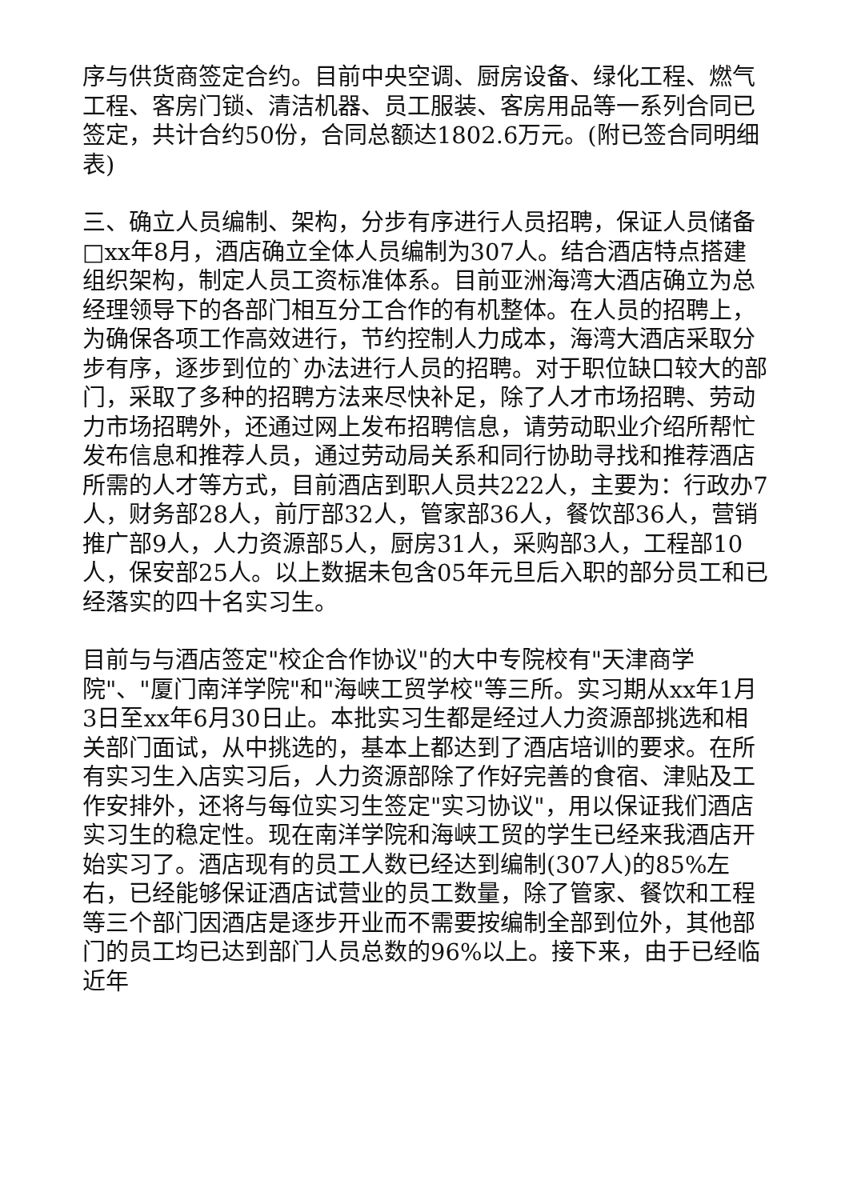序与供货商签定合约。目前中央空调、厨房设备、绿化工程、燃气工程、客房门锁、清洁机器、员工服装、客房用品等一系列合同已签定，共计合约50份，合同总额达1802.6万元。(附已签合同明细表)
三、确立人员编制、架构，分步有序进行人员招聘，保证人员储备□xx年8月，酒店确立全体人员编制为307人。结合酒店特点搭建组织架构，制定人员工资标准体系。目前亚洲海湾大酒店确立为总经理领导下的各部门相互分工合作的有机整体。在人员的招聘上，为确保各项工作高效进行，节约控制人力成本，海湾大酒店采取分步有序，逐步到位的`办法进行人员的招聘。对于职位缺口较大的部门，采取了多种的招聘方法来尽快补足，除了人才市场招聘、劳动力市场招聘外，还通过网上发布招聘信息，请劳动职业介绍所帮忙发布信息和推荐人员，通过劳动局关系和同行协助寻找和推荐酒店所需的人才等方式，目前酒店到职人员共222人，主要为：行政办7人，财务部28人，前厅部32人，管家部36人，餐饮部36人，营销推广部9人，人力资源部5人，厨房31人，采购部3人，工程部10人，保安部25人。以上数据未包含05年元旦后入职的部分员工和已经落实的四十名实习生。
目前与与酒店签定"校企合作协议"的大中专院校有"天津商学院"、"厦门南洋学院"和"海峡工贸学校"等三所。实习期从xx年1月3日至xx年6月30日止。本批实习生都是经过人力资源部挑选和相关部门面试，从中挑选的，基本上都达到了酒店培训的要求。在所有实习生入店实习后，人力资源部除了作好完善的食宿、津贴及工作安排外，还将与每位实习生签定"实习协议"，用以保证我们酒店实习生的稳定性。现在南洋学院和海峡工贸的学生已经来我酒店开始实习了。酒店现有的员工人数已经达到编制(307人)的85%左右，已经能够保证酒店试营业的员工数量，除了管家、餐饮和工程等三个部门因酒店是逐步开业而不需要按编制全部到位外，其他部门的员工均已达到部门人员总数的96%以上。接下来，由于已经临近年